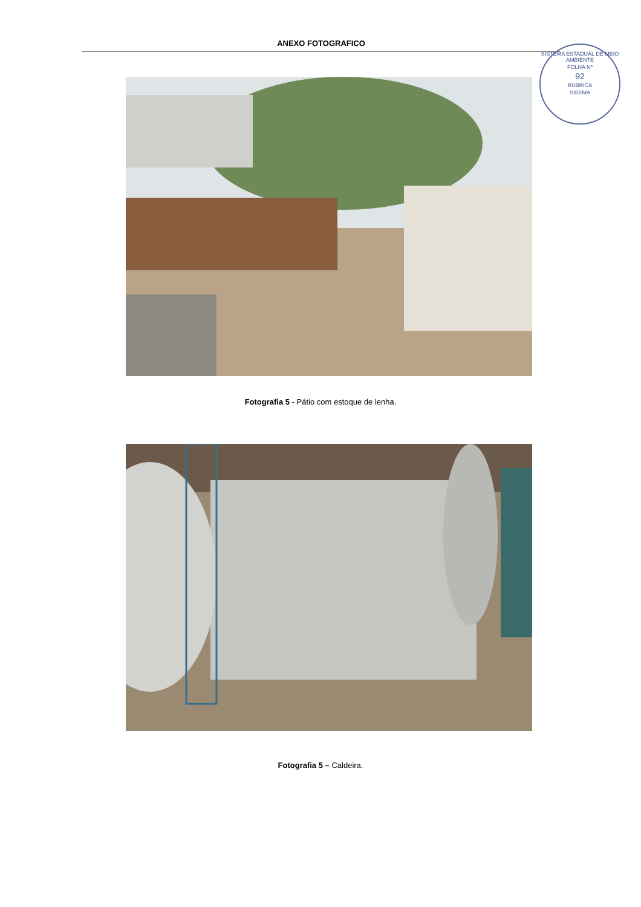ANEXO FOTOGRAFICO
SISTEMA ESTADUAL DE MEIO AMBIENTE
FOLHA Nº
92
RUBRICA
SISEMA
Fotografia 5 - Pátio com estoque de lenha.
Fotografia 5 – Caldeira.